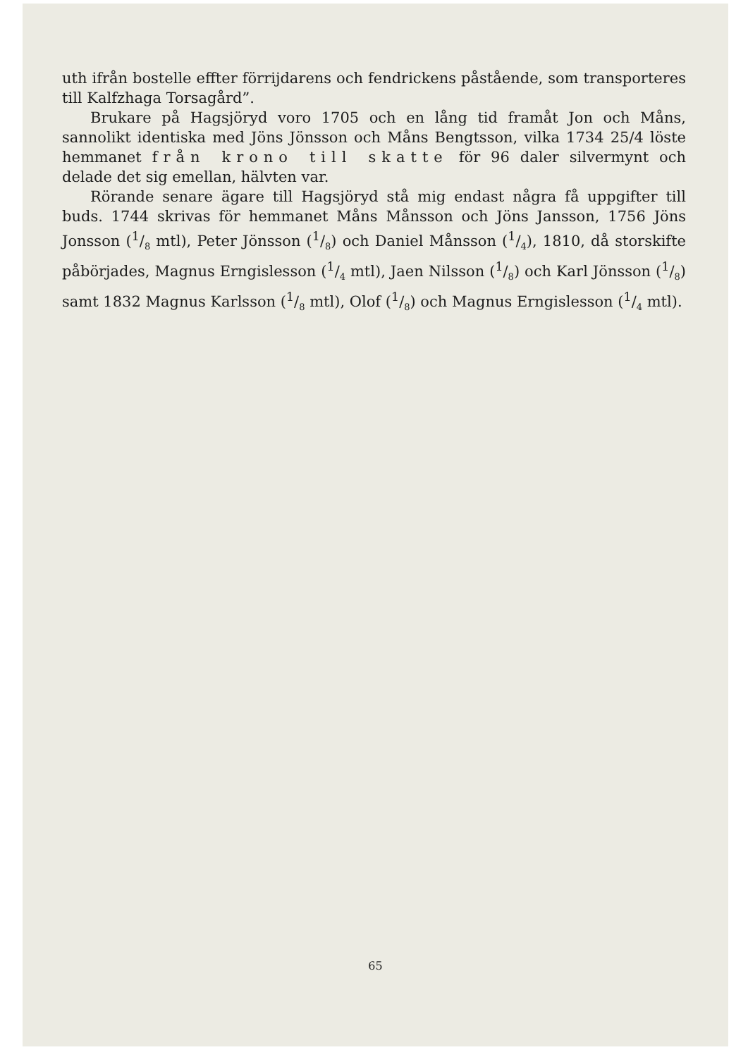uth ifrån bostelle effter förrijdarens och fendrickens påstående, som transporteres till Kalfzhaga Torsagård”.
Brukare på Hagsjöryd voro 1705 och en lång tid framåt Jon och Måns, sannolikt identiska med Jöns Jönsson och Måns Bengtsson, vilka 1734 25/4 löste hemmanet från krono till skatte för 96 daler silvermynt och delade det sig emellan, hälvten var.
Rörande senare ägare till Hagsjöryd stå mig endast några få uppgifter till buds. 1744 skrivas för hemmanet Måns Månsson och Jöns Jansson, 1756 Jöns Jonsson (1/8 mtl), Peter Jönsson (1/8) och Daniel Månsson (1/4), 1810, då storskifte påbörjades, Magnus Erngislesson (1/4 mtl), Jaen Nilsson (1/8) och Karl Jönsson (1/8) samt 1832 Magnus Karlsson (1/8 mtl), Olof (1/8) och Magnus Erngislesson (1/4 mtl).
65